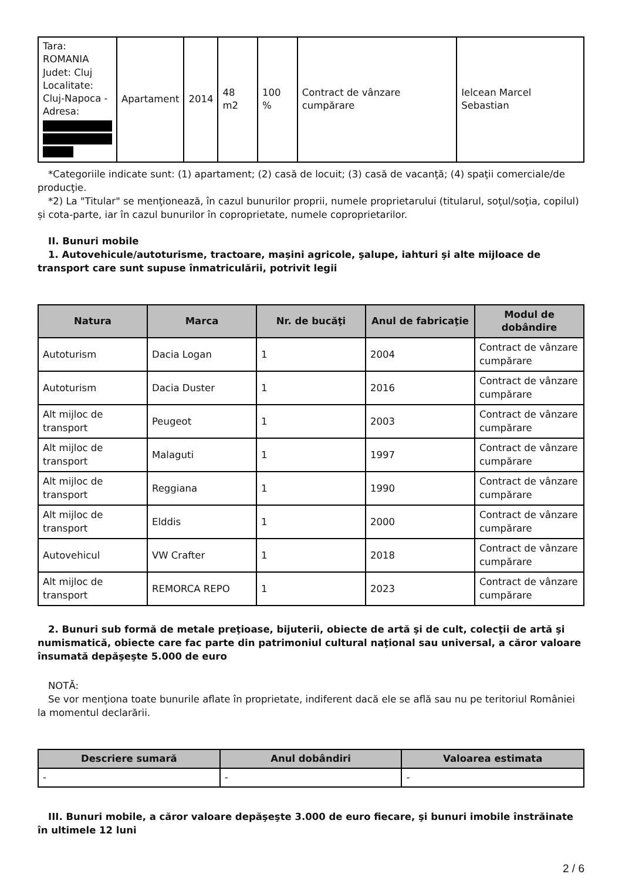| Tara: ROMANIA Judet: Cluj Localitate: Cluj-Napoca - Adresa: | Apartament | 2014 | 48 m2 | 100 % | Contract de vânzare cumpărare | Ielcean Marcel Sebastian |
*Categoriile indicate sunt: (1) apartament; (2) casă de locuit; (3) casă de vacanţă; (4) spaţii comerciale/de producţie.
*2) La "Titular" se menţionează, în cazul bunurilor proprii, numele proprietarului (titularul, soţul/soţia, copilul) și cota-parte, iar în cazul bunurilor în coproprietate, numele coproprietarilor.
II. Bunuri mobile
1. Autovehicule/autoturisme, tractoare, maşini agricole, şalupe, iahturi şi alte mijloace de transport care sunt supuse înmatriculării, potrivit legii
| Natura | Marca | Nr. de bucăţi | Anul de fabricaţie | Modul de dobândire |
| --- | --- | --- | --- | --- |
| Autoturism | Dacia Logan | 1 | 2004 | Contract de vânzare cumpărare |
| Autoturism | Dacia Duster | 1 | 2016 | Contract de vânzare cumpărare |
| Alt mijloc de transport | Peugeot | 1 | 2003 | Contract de vânzare cumpărare |
| Alt mijloc de transport | Malaguti | 1 | 1997 | Contract de vânzare cumpărare |
| Alt mijloc de transport | Reggiana | 1 | 1990 | Contract de vânzare cumpărare |
| Alt mijloc de transport | Elddis | 1 | 2000 | Contract de vânzare cumpărare |
| Autovehicul | VW Crafter | 1 | 2018 | Contract de vânzare cumpărare |
| Alt mijloc de transport | REMORCA REPO | 1 | 2023 | Contract de vânzare cumpărare |
2. Bunuri sub formă de metale preţioase, bijuterii, obiecte de artă şi de cult, colecţii de artă şi numismatică, obiecte care fac parte din patrimoniul cultural naţional sau universal, a căror valoare însumată depăşeşte 5.000 de euro
NOTĂ:
Se vor menţiona toate bunurile aflate în proprietate, indiferent dacă ele se află sau nu pe teritoriul României la momentul declarării.
| Descriere sumară | Anul dobândiri | Valoarea estimata |
| --- | --- | --- |
| - | - | - |
III. Bunuri mobile, a căror valoare depăşeşte 3.000 de euro fiecare, şi bunuri imobile înstrăinate în ultimele 12 luni
2 / 6